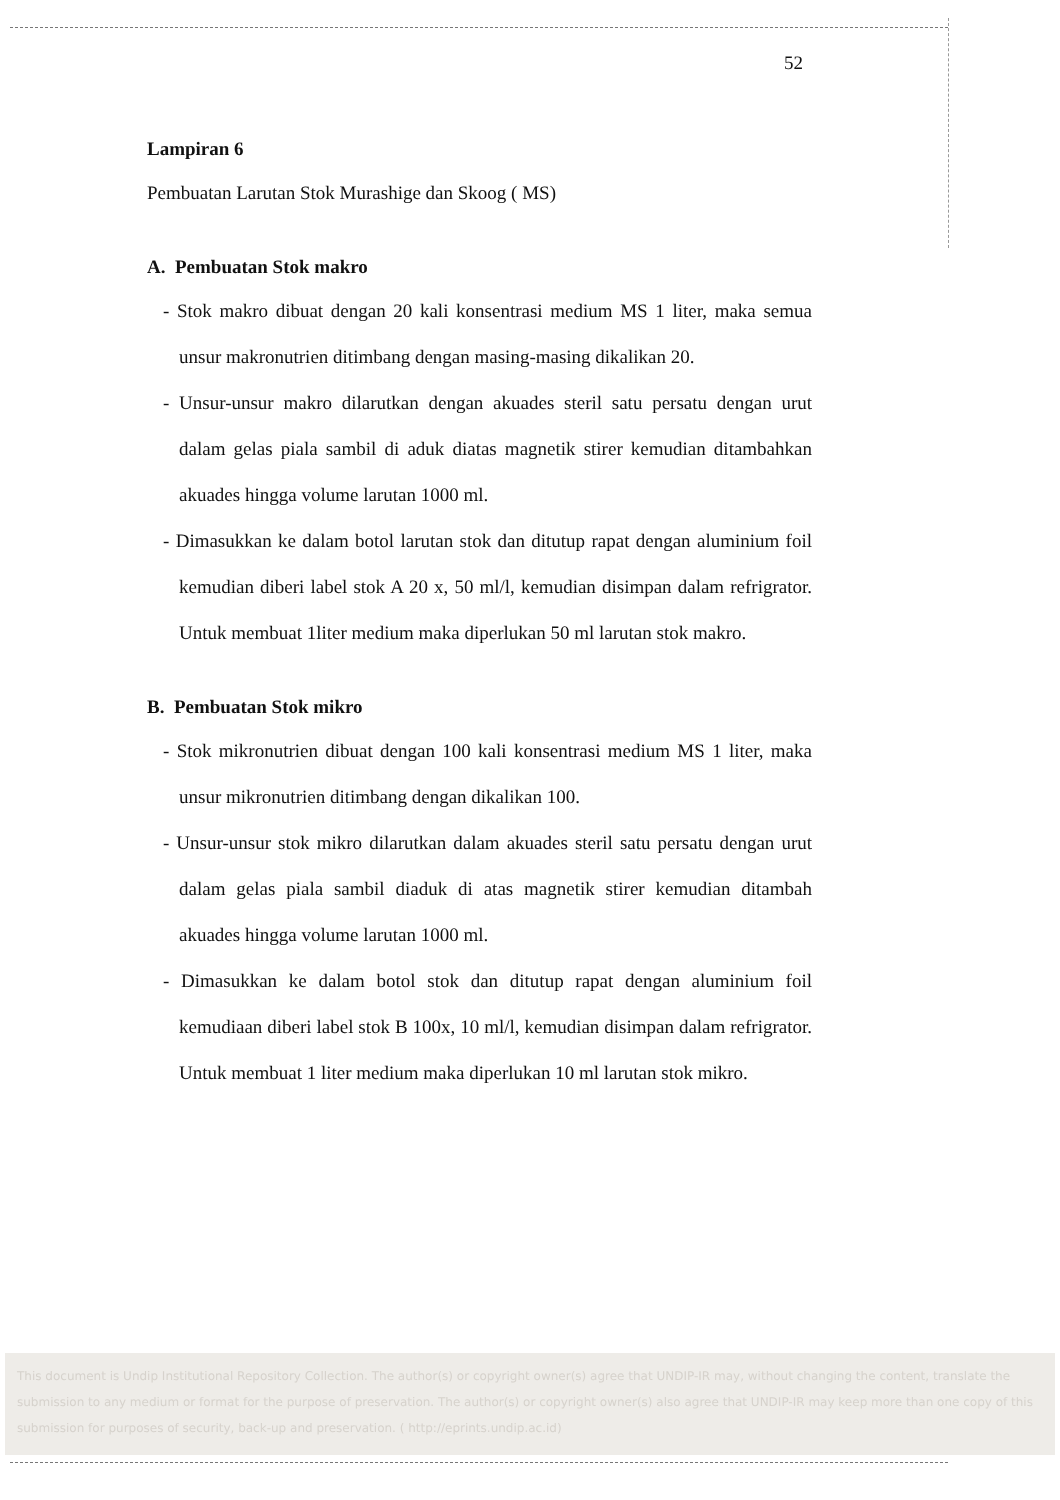52
Lampiran 6
Pembuatan Larutan Stok Murashige dan Skoog ( MS)
A. Pembuatan Stok makro
- Stok makro dibuat dengan 20 kali konsentrasi medium MS 1 liter, maka semua unsur makronutrien ditimbang dengan masing-masing dikalikan 20.
- Unsur-unsur makro dilarutkan dengan akuades steril satu persatu dengan urut dalam gelas piala sambil di aduk diatas magnetik stirer kemudian ditambahkan akuades hingga volume larutan 1000 ml.
- Dimasukkan ke dalam botol larutan stok dan ditutup rapat dengan aluminium foil kemudian diberi label stok A 20 x, 50 ml/l, kemudian disimpan dalam refrigrator. Untuk membuat 1liter medium maka diperlukan 50 ml larutan stok makro.
B. Pembuatan Stok mikro
- Stok mikronutrien dibuat dengan 100 kali konsentrasi medium MS 1 liter, maka unsur mikronutrien ditimbang dengan dikalikan 100.
- Unsur-unsur stok mikro dilarutkan dalam akuades steril satu persatu dengan urut dalam gelas piala sambil diaduk di atas magnetik stirer kemudian ditambah akuades hingga volume larutan 1000 ml.
- Dimasukkan ke dalam botol stok dan ditutup rapat dengan aluminium foil kemudiaan diberi label stok B 100x, 10 ml/l, kemudian disimpan dalam refrigrator. Untuk membuat 1 liter medium maka diperlukan 10 ml larutan stok mikro.
This document is Undip Institutional Repository Collection. The author(s) or copyright owner(s) agree that UNDIP-IR may, without changing the content, translate the submission to any medium or format for the purpose of preservation. The author(s) or copyright owner(s) also agree that UNDIP-IR may keep more than one copy of this submission for purposes of security, back-up and preservation. ( http://eprints.undip.ac.id)